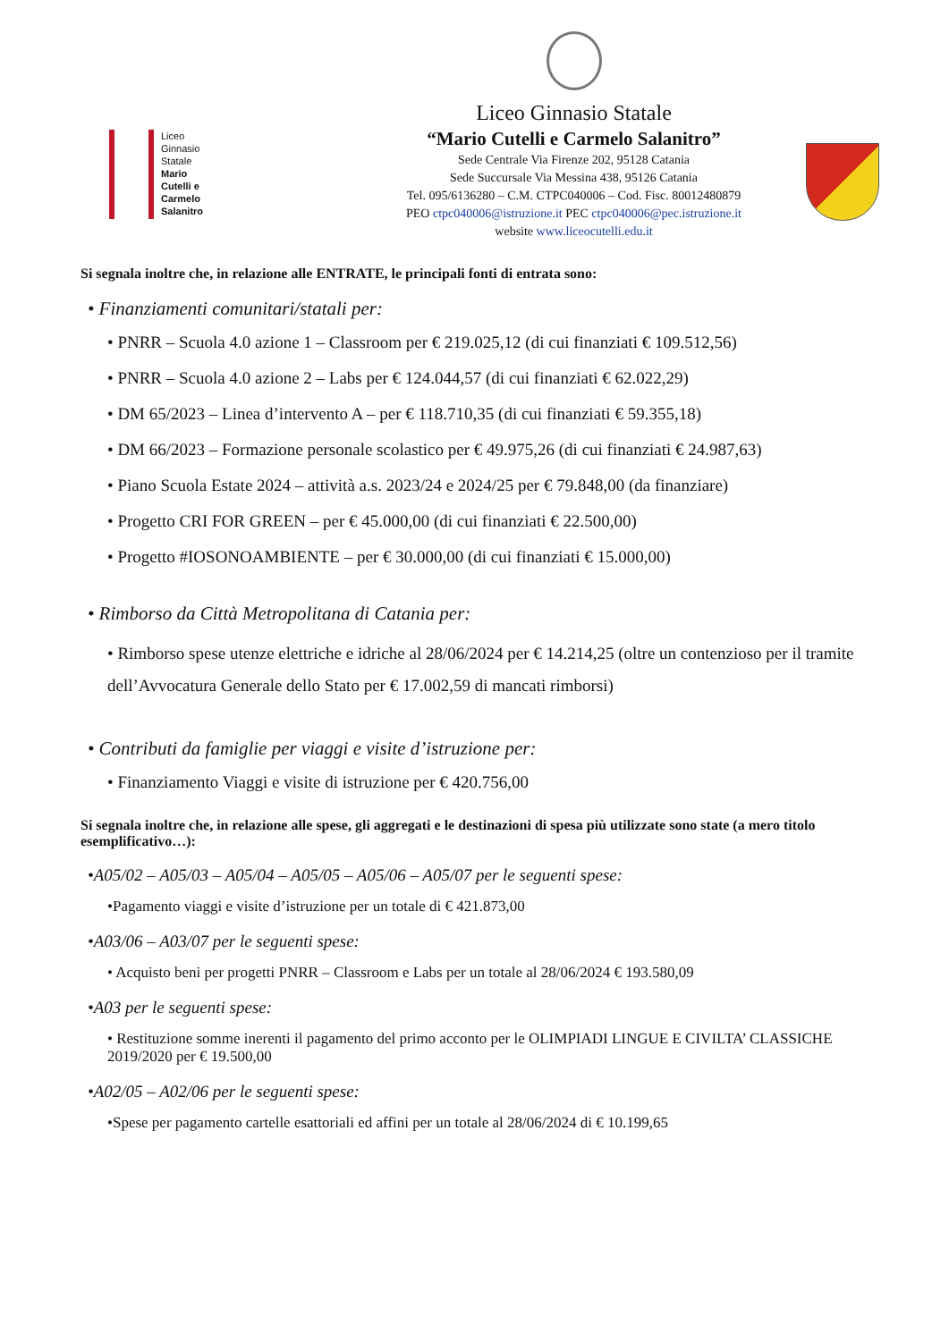Liceo
Ginnasio
Statale
Mario
Cutelli e
Carmelo
Salanitro
Liceo Ginnasio Statale
“Mario Cutelli e Carmelo Salanitro”
Sede Centrale Via Firenze 202, 95128 Catania
Sede Succursale Via Messina 438, 95126 Catania
Tel. 095/6136280 – C.M. CTPC040006 – Cod. Fisc. 80012480879
PEO ctpc040006@istruzione.it PEC ctpc040006@pec.istruzione.it
website www.liceocutelli.edu.it
Si segnala inoltre che, in relazione alle ENTRATE, le principali fonti di entrata sono:
• Finanziamenti comunitari/statali per:
• PNRR – Scuola 4.0 azione 1 – Classroom per € 219.025,12 (di cui finanziati € 109.512,56)
• PNRR – Scuola 4.0 azione 2 – Labs per € 124.044,57 (di cui finanziati € 62.022,29)
• DM 65/2023 – Linea d’intervento A – per € 118.710,35 (di cui finanziati € 59.355,18)
• DM 66/2023 – Formazione personale scolastico per € 49.975,26 (di cui finanziati € 24.987,63)
• Piano Scuola Estate 2024 – attività a.s. 2023/24 e 2024/25 per € 79.848,00 (da finanziare)
• Progetto CRI FOR GREEN – per € 45.000,00 (di cui finanziati € 22.500,00)
• Progetto #IOSONOAMBIENTE – per € 30.000,00 (di cui finanziati € 15.000,00)
• Rimborso da Città Metropolitana di Catania per:
• Rimborso spese utenze elettriche e idriche al 28/06/2024 per € 14.214,25 (oltre un contenzioso per il tramite dell’Avvocatura Generale dello Stato per € 17.002,59 di mancati rimborsi)
• Contributi da famiglie per viaggi e visite d’istruzione per:
• Finanziamento Viaggi e visite di istruzione per € 420.756,00
Si segnala inoltre che, in relazione alle spese, gli aggregati e le destinazioni di spesa più utilizzate sono state (a mero titolo esemplificativo…):
•A05/02 – A05/03 – A05/04 – A05/05 – A05/06 – A05/07 per le seguenti spese:
•Pagamento viaggi e visite d’istruzione per un totale di € 421.873,00
•A03/06 – A03/07 per le seguenti spese:
• Acquisto beni per progetti PNRR – Classroom e Labs per un totale al 28/06/2024 € 193.580,09
•A03 per le seguenti spese:
• Restituzione somme inerenti il pagamento del primo acconto per le OLIMPIADI LINGUE E CIVILTA’ CLASSICHE 2019/2020 per € 19.500,00
•A02/05 – A02/06 per le seguenti spese:
•Spese per pagamento cartelle esattoriali ed affini per un totale al 28/06/2024 di € 10.199,65